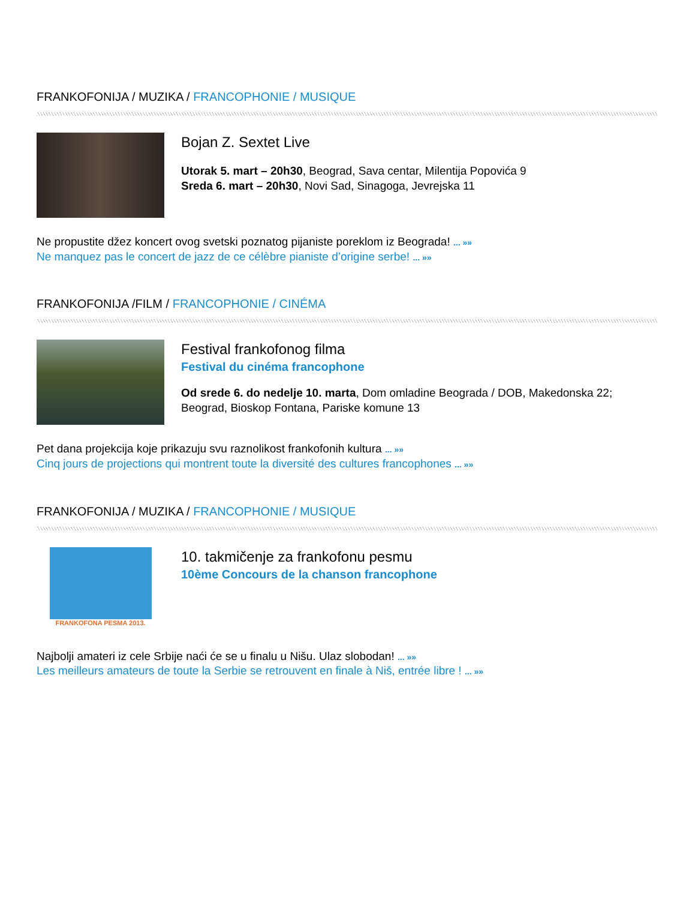FRANKOFONIJA / MUZIKA / FRANCOPHONIE / MUSIQUE
Bojan Z. Sextet Live
Utorak 5. mart – 20h30, Beograd, Sava centar, Milentija Popovića 9
Sreda 6. mart – 20h30, Novi Sad, Sinagoga, Jevrejska 11
Ne propustite džez koncert ovog svetski poznatog pijaniste poreklom iz Beograda! ... »»
Ne manquez pas le concert de jazz de ce célèbre pianiste d’origine serbe! ... »»
FRANKOFONIJA /FILM / FRANCOPHONIE / CINÉMA
Festival frankofonog filma
Festival du cinéma francophone
Od srede 6. do nedelje 10. marta, Dom omladine Beograda / DOB, Makedonska 22; Beograd, Bioskop Fontana, Pariske komune 13
Pet dana projekcija koje prikazuju svu raznolikost frankofonih kultura ... »»
Cinq jours de projections qui montrent toute la diversité des cultures francophones ... »»
FRANKOFONIJA / MUZIKA / FRANCOPHONIE / MUSIQUE
FRANKOFONA PESMA 2013.
10. takmičenje za frankofonu pesmu
10ème Concours de la chanson francophone
Najbolji amateri iz cele Srbije naći će se u finalu u Nišu. Ulaz slobodan! ... »»
Les meilleurs amateurs de toute la Serbie se retrouvent en finale à Niš, entrée libre ! ... »»